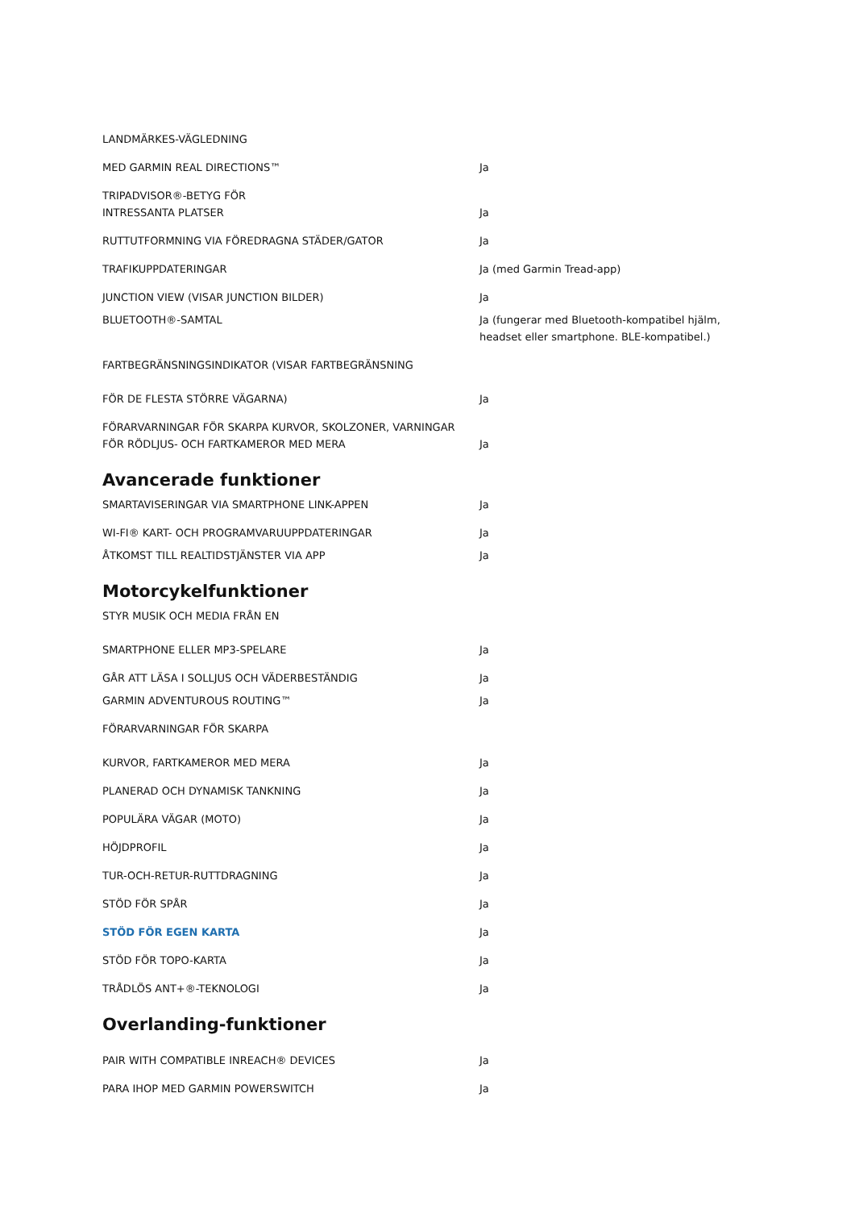| LANDMÄRKES-VÄGLEDNING | |
| MED GARMIN REAL DIRECTIONS™ | Ja |
| TRIPADVISOR®-BETYG FÖR INTRESSANTA PLATSER | Ja |
| RUTTUTFORMNING VIA FÖREDRAGNA STÄDER/GATOR | Ja |
| TRAFIKUPPDATERINGAR | Ja (med Garmin Tread-app) |
| JUNCTION VIEW (VISAR JUNCTION BILDER) | Ja |
| BLUETOOTH®-SAMTAL | Ja (fungerar med Bluetooth-kompatibel hjälm, headset eller smartphone. BLE-kompatibel.) |
| FARTBEGRÄNSNINGSINDIKATOR (VISAR FARTBEGRÄNSNING FÖR DE FLESTA STÖRRE VÄGARNA) | Ja |
| FÖRARVARNINGAR FÖR SKARPA KURVOR, SKOLZONER, VARNINGAR FÖR RÖDLJUS- OCH FARTKAMEROR MED MERA | Ja |
Avancerade funktioner
| SMARTAVISERINGAR VIA SMARTPHONE LINK-APPEN | Ja |
| WI-FI® KART- OCH PROGRAMVARUUPPDATERINGAR | Ja |
| ÅTKOMST TILL REALTIDSTJÄNSTER VIA APP | Ja |
Motorcykelfunktioner
| STYR MUSIK OCH MEDIA FRÅN EN SMARTPHONE ELLER MP3-SPELARE | Ja |
| GÅR ATT LÄSA I SOLLJUS OCH VÄDERBESTÄNDIG | Ja |
| GARMIN ADVENTUROUS ROUTING™ | Ja |
| FÖRARVARNINGAR FÖR SKARPA KURVOR, FARTKAMEROR MED MERA | Ja |
| PLANERAD OCH DYNAMISK TANKNING | Ja |
| POPULÄRA VÄGAR (MOTO) | Ja |
| HÖJDPROFIL | Ja |
| TUR-OCH-RETUR-RUTTDRAGNING | Ja |
| STÖD FÖR SPÅR | Ja |
| STÖD FÖR EGEN KARTA | Ja |
| STÖD FÖR TOPO-KARTA | Ja |
| TRÅDLÖS ANT+®-TEKNOLOGI | Ja |
Overlanding-funktioner
| PAIR WITH COMPATIBLE INREACH® DEVICES | Ja |
| PARA IHOP MED GARMIN POWERSWITCH | Ja |